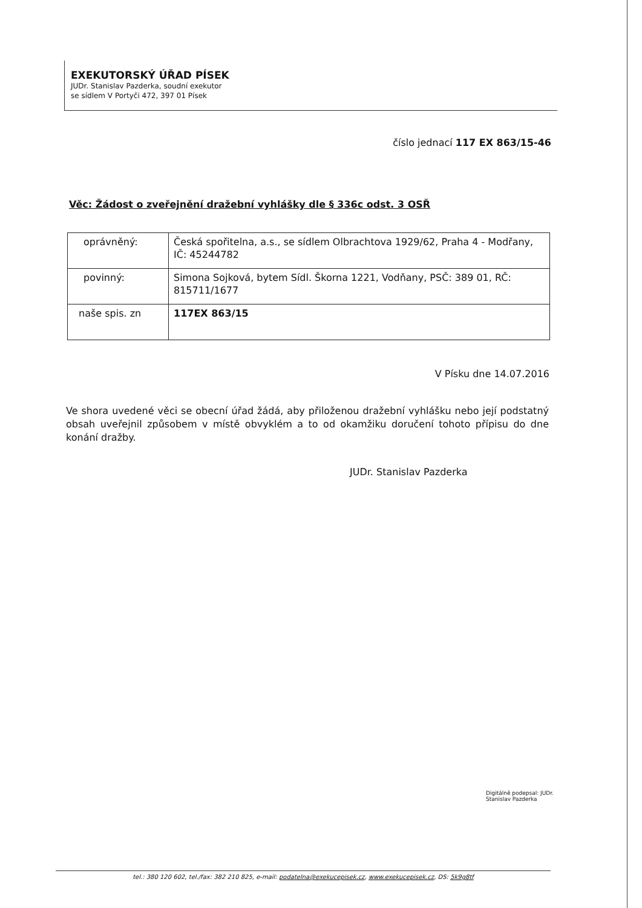EXEKUTORSKÝ ÚŘAD PÍSEK
JUDr. Stanislav Pazderka, soudní exekutor
se sídlem V Portyči 472, 397 01 Písek
číslo jednací 117 EX 863/15-46
Věc: Žádost o zveřejnění dražební vyhlášky dle § 336c odst. 3 OSŘ
| oprávněný: | Česká spořitelna, a.s., se sídlem Olbrachtova 1929/62, Praha 4 - Modřany, IČ: 45244782 |
| povinný: | Simona Sojková, bytem Sídl. Škorna 1221, Vodňany, PSČ: 389 01, RČ: 815711/1677 |
| naše spis. zn | 117EX 863/15 |
V Písku dne 14.07.2016
Ve shora uvedené věci se obecní úřad žádá, aby přiloženou dražební vyhlášku nebo její podstatný obsah uveřejnil způsobem v místě obvyklém a to od okamžiku doručení tohoto přípisu do dne konání dražby.
JUDr. Stanislav Pazderka
Digitálně podepsal: JUDr.
Stanislav Pazderka
tel.: 380 120 602, tel./fax: 382 210 825, e-mail: podatelna@exekucepisek.cz, www.exekucepisek.cz, DS: 5k9g8tf